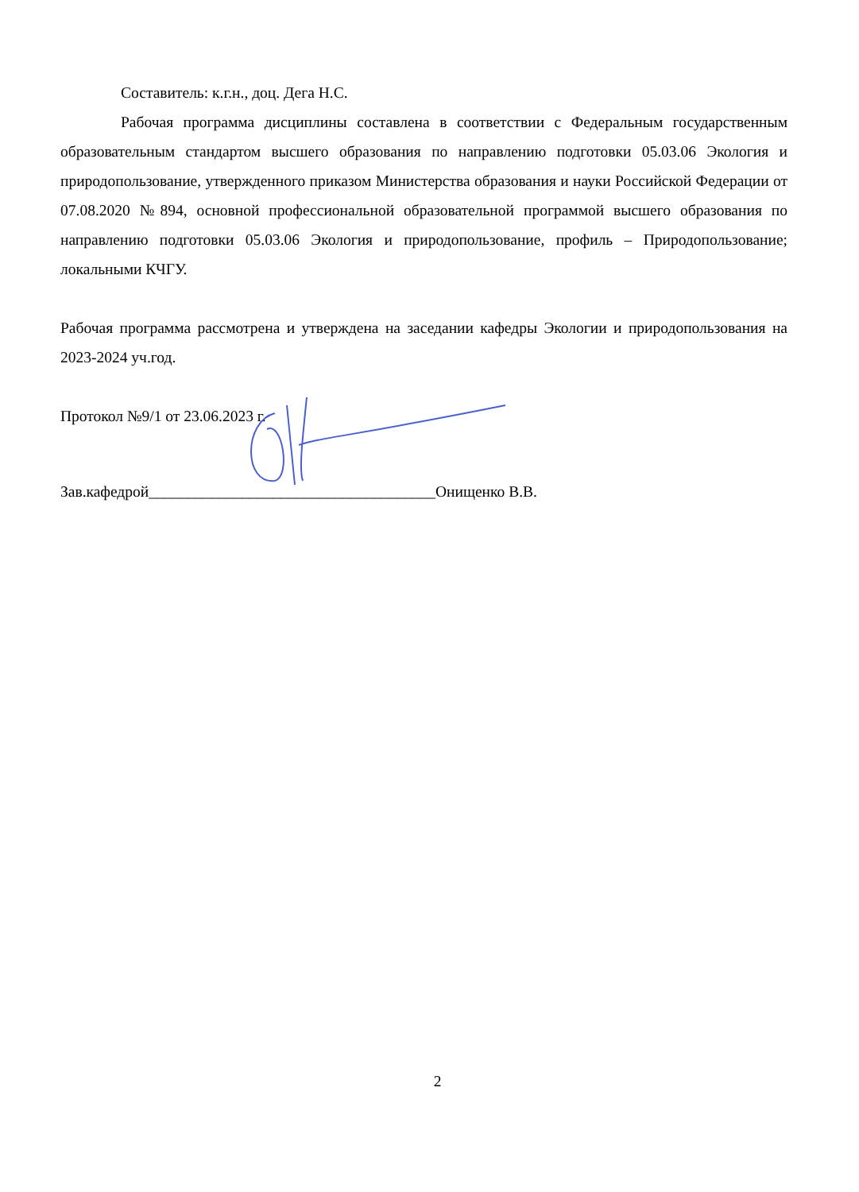Составитель: к.г.н., доц. Дега Н.С.
Рабочая программа дисциплины составлена в соответствии с Федеральным государственным образовательным стандартом высшего образования по направлению подготовки 05.03.06 Экология и природопользование, утвержденного приказом Министерства образования и науки Российской Федерации от 07.08.2020 №894, основной профессиональной образовательной программой высшего образования по направлению подготовки 05.03.06 Экология и природопользование, профиль – Природопользование; локальными КЧГУ.
Рабочая программа рассмотрена и утверждена на заседании кафедры Экологии и природопользования на 2023-2024 уч.год.
Протокол №9/1 от 23.06.2023 г.
Зав.кафедрой_____________________________________Онищенко В.В.
2